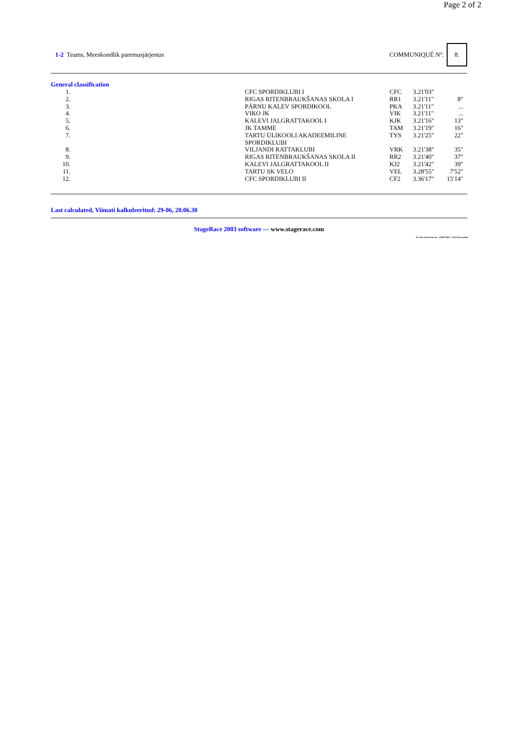Page 2 of 2
1-2 Teams, Meeskondlik paremusjärjestus
COMMUNIQUÉ Nº:
8.
General classification
| 1. | | CFC SPORDIKLUBI I | CFC | 3.21'03" | |
| 2. | | RIGAS RITENBRAUKŠANAS SKOLA I | RR1 | 3.21'11" | 8" |
| 3. | | PÄRNU KALEV SPORDIKOOL | PKA | 3.21'11" | ... |
| 4. | | VIKO JK | VIK | 3.21'11" | ... |
| 5. | | KALEVI JALGRATTAKOOL I | KJK | 3.21'16" | 13" |
| 6. | | JK TAMME | TAM | 3.21'19" | 16" |
| 7. | | TARTU ÜLIKOOLI AKADEEMILINE SPORDIKLUBI | TYS | 3.21'25" | 22" |
| 8. | | VILJANDI RATTAKLUBI | VRK | 3.21'38" | 35" |
| 9. | | RIGAS RITENBRAUKŠANAS SKOLA II | RR2 | 3.21'40" | 37" |
| 10. | | KALEVI JALGRATTAKOOL II | KJ2 | 3.21'42" | 39" |
| 11. | | TARTU SK VELO | VEL | 3.28'55" | 7'52" |
| 12. | | CFC SPORDIKLUBI II | CF2 | 3.36'17" | 15'14" |
Last calculated, Viimati kalkuleeritud: 29-06, 20.06.30
StageRace 2003 software — www.stagerace.com
36. Tartu Noortetuur.str : 1146775621 : V3.14 final update